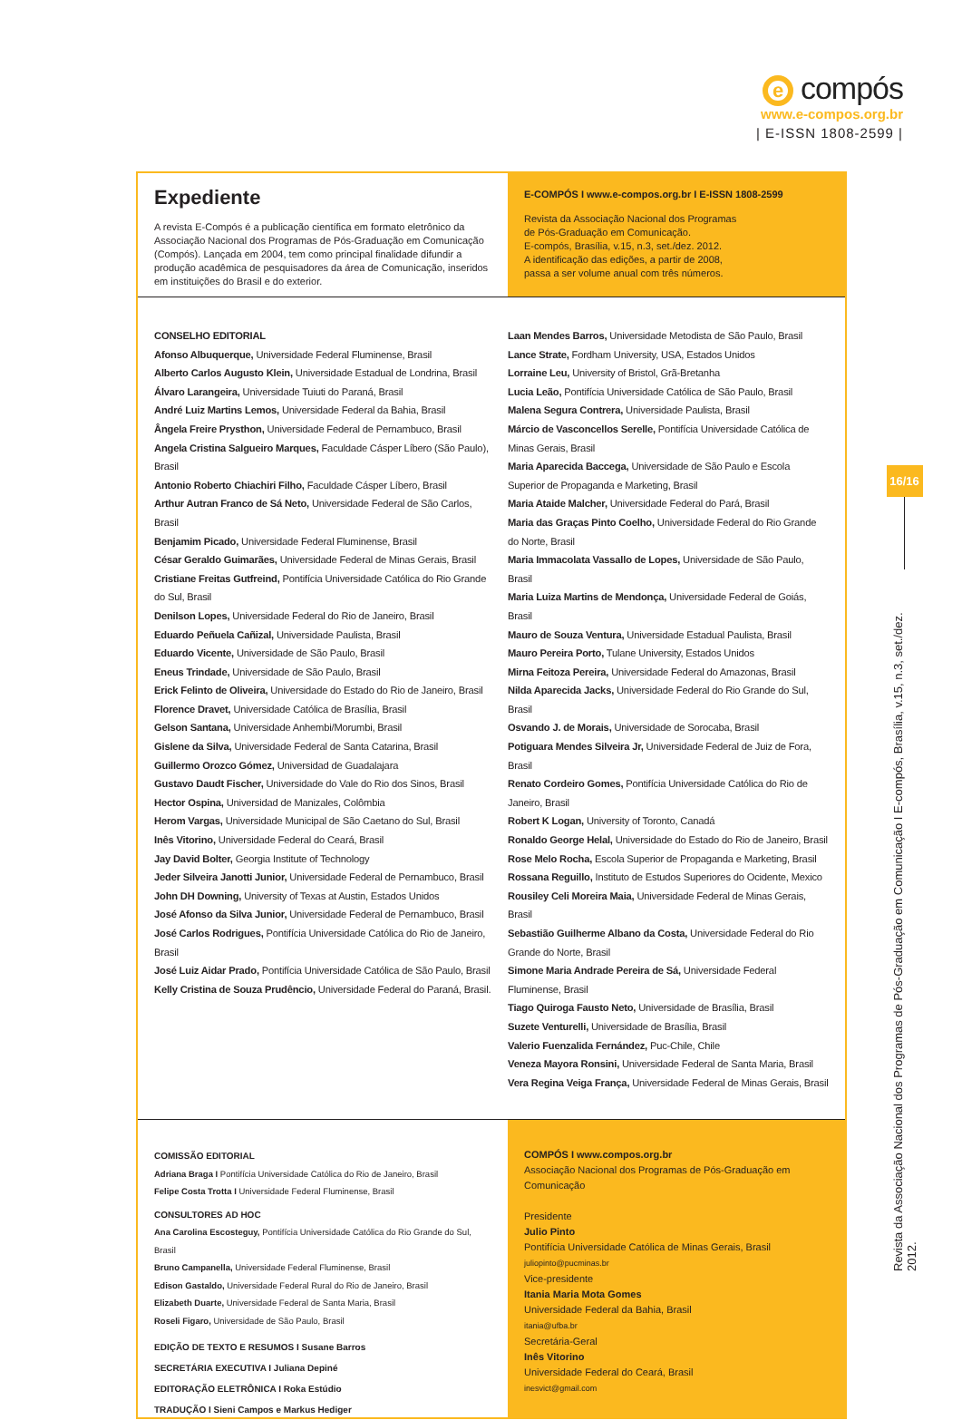e compós
www.e-compos.org.br
| E-ISSN 1808-2599 |
Expediente
A revista E-Compós é a publicação científica em formato eletrônico da Associação Nacional dos Programas de Pós-Graduação em Comunicação (Compós). Lançada em 2004, tem como principal finalidade difundir a produção acadêmica de pesquisadores da área de Comunicação, inseridos em instituições do Brasil e do exterior.
E-COMPÓS I www.e-compos.org.br I E-ISSN 1808-2599
Revista da Associação Nacional dos Programas
de Pós-Graduação em Comunicação.
E-compós, Brasília, v.15, n.3, set./dez. 2012.
A identificação das edições, a partir de 2008,
passa a ser volume anual com três números.
CONSELHO EDITORIAL
Afonso Albuquerque, Universidade Federal Fluminense, Brasil
Alberto Carlos Augusto Klein, Universidade Estadual de Londrina, Brasil
Álvaro Larangeira, Universidade Tuiuti do Paraná, Brasil
André Luiz Martins Lemos, Universidade Federal da Bahia, Brasil
Ângela Freire Prysthon, Universidade Federal de Pernambuco, Brasil
Angela Cristina Salgueiro Marques, Faculdade Cásper Líbero (São Paulo), Brasil
Antonio Roberto Chiachiri Filho, Faculdade Cásper Líbero, Brasil
Arthur Autran Franco de Sá Neto, Universidade Federal de São Carlos, Brasil
Benjamim Picado, Universidade Federal Fluminense, Brasil
César Geraldo Guimarães, Universidade Federal de Minas Gerais, Brasil
Cristiane Freitas Gutfreind, Pontifícia Universidade Católica do Rio Grande do Sul, Brasil
Denilson Lopes, Universidade Federal do Rio de Janeiro, Brasil
Eduardo Peñuela Cañizal, Universidade Paulista, Brasil
Eduardo Vicente, Universidade de São Paulo, Brasil
Eneus Trindade, Universidade de São Paulo, Brasil
Erick Felinto de Oliveira, Universidade do Estado do Rio de Janeiro, Brasil
Florence Dravet, Universidade Católica de Brasília, Brasil
Gelson Santana, Universidade Anhembi/Morumbi, Brasil
Gislene da Silva, Universidade Federal de Santa Catarina, Brasil
Guillermo Orozco Gómez, Universidad de Guadalajara
Gustavo Daudt Fischer, Universidade do Vale do Rio dos Sinos, Brasil
Hector Ospina, Universidad de Manizales, Colômbia
Herom Vargas, Universidade Municipal de São Caetano do Sul, Brasil
Inês Vitorino, Universidade Federal do Ceará, Brasil
Jay David Bolter, Georgia Institute of Technology
Jeder Silveira Janotti Junior, Universidade Federal de Pernambuco, Brasil
John DH Downing, University of Texas at Austin, Estados Unidos
José Afonso da Silva Junior, Universidade Federal de Pernambuco, Brasil
José Carlos Rodrigues, Pontifícia Universidade Católica do Rio de Janeiro, Brasil
José Luiz Aidar Prado, Pontifícia Universidade Católica de São Paulo, Brasil
Kelly Cristina de Souza Prudêncio, Universidade Federal do Paraná, Brasil.
Laan Mendes Barros, Universidade Metodista de São Paulo, Brasil
Lance Strate, Fordham University, USA, Estados Unidos
Lorraine Leu, University of Bristol, Grã-Bretanha
Lucia Leão, Pontifícia Universidade Católica de São Paulo, Brasil
Malena Segura Contrera, Universidade Paulista, Brasil
Márcio de Vasconcellos Serelle, Pontifícia Universidade Católica de Minas Gerais, Brasil
Maria Aparecida Baccega, Universidade de São Paulo e Escola Superior de Propaganda e Marketing, Brasil
Maria Ataide Malcher, Universidade Federal do Pará, Brasil
Maria das Graças Pinto Coelho, Universidade Federal do Rio Grande do Norte, Brasil
Maria Immacolata Vassallo de Lopes, Universidade de São Paulo, Brasil
Maria Luiza Martins de Mendonça, Universidade Federal de Goiás, Brasil
Mauro de Souza Ventura, Universidade Estadual Paulista, Brasil
Mauro Pereira Porto, Tulane University, Estados Unidos
Mirna Feitoza Pereira, Universidade Federal do Amazonas, Brasil
Nilda Aparecida Jacks, Universidade Federal do Rio Grande do Sul, Brasil
Osvando J. de Morais, Universidade de Sorocaba, Brasil
Potiguara Mendes Silveira Jr, Universidade Federal de Juiz de Fora, Brasil
Renato Cordeiro Gomes, Pontifícia Universidade Católica do Rio de Janeiro, Brasil
Robert K Logan, University of Toronto, Canadá
Ronaldo George Helal, Universidade do Estado do Rio de Janeiro, Brasil
Rose Melo Rocha, Escola Superior de Propaganda e Marketing, Brasil
Rossana Reguillo, Instituto de Estudos Superiores do Ocidente, Mexico
Rousiley Celi Moreira Maia, Universidade Federal de Minas Gerais, Brasil
Sebastião Guilherme Albano da Costa, Universidade Federal do Rio Grande do Norte, Brasil
Simone Maria Andrade Pereira de Sá, Universidade Federal Fluminense, Brasil
Tiago Quiroga Fausto Neto, Universidade de Brasília, Brasil
Suzete Venturelli, Universidade de Brasília, Brasil
Valerio Fuenzalida Fernández, Puc-Chile, Chile
Veneza Mayora Ronsini, Universidade Federal de Santa Maria, Brasil
Vera Regina Veiga França, Universidade Federal de Minas Gerais, Brasil
COMISSÃO EDITORIAL
Adriana Braga I Pontifícia Universidade Católica do Rio de Janeiro, Brasil
Felipe Costa Trotta I Universidade Federal Fluminense, Brasil
CONSULTORES AD HOC
Ana Carolina Escosteguy, Pontifícia Universidade Católica do Rio Grande do Sul, Brasil
Bruno Campanella, Universidade Federal Fluminense, Brasil
Edison Gastaldo, Universidade Federal Rural do Rio de Janeiro, Brasil
Elizabeth Duarte, Universidade Federal de Santa Maria, Brasil
Roseli Figaro, Universidade de São Paulo, Brasil
EDIÇÃO DE TEXTO E RESUMOS I Susane Barros
SECRETÁRIA EXECUTIVA I Juliana Depiné
EDITORAÇÃO ELETRÔNICA I Roka Estúdio
TRADUÇÃO I Sieni Campos e Markus Hediger
COMPÓS I www.compos.org.br
Associação Nacional dos Programas de Pós-Graduação em Comunicação
Presidente
Julio Pinto
Pontifícia Universidade Católica de Minas Gerais, Brasil
juliopinto@pucminas.br
Vice-presidente
Itania Maria Mota Gomes
Universidade Federal da Bahia, Brasil
itania@ufba.br
Secretária-Geral
Inês Vitorino
Universidade Federal do Ceará, Brasil
inesvict@gmail.com
16/16
Revista da Associação Nacional dos Programas de Pós-Graduação em Comunicação I E-compós, Brasília, v.15, n.3, set./dez. 2012.